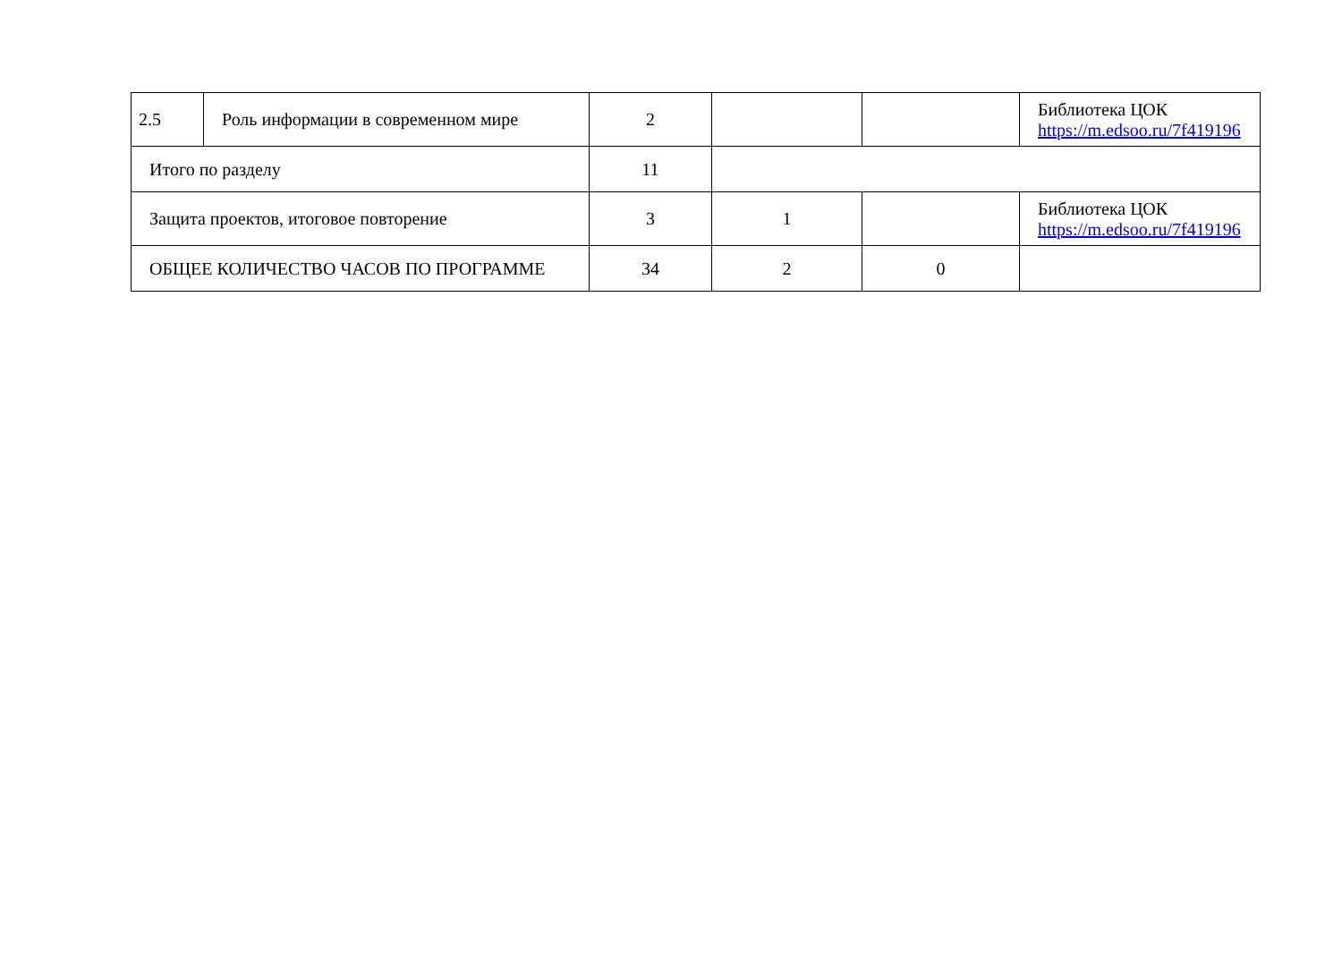| 2.5 | Роль информации в современном мире | 2 | | | Библиотека ЦОК https://m.edsoo.ru/7f419196 |
| Итого по разделу | | 11 | | | |
| Защита проектов, итоговое повторение | | 3 | 1 | | Библиотека ЦОК https://m.edsoo.ru/7f419196 |
| ОБЩЕЕ КОЛИЧЕСТВО ЧАСОВ ПО ПРОГРАММЕ | | 34 | 2 | 0 | |